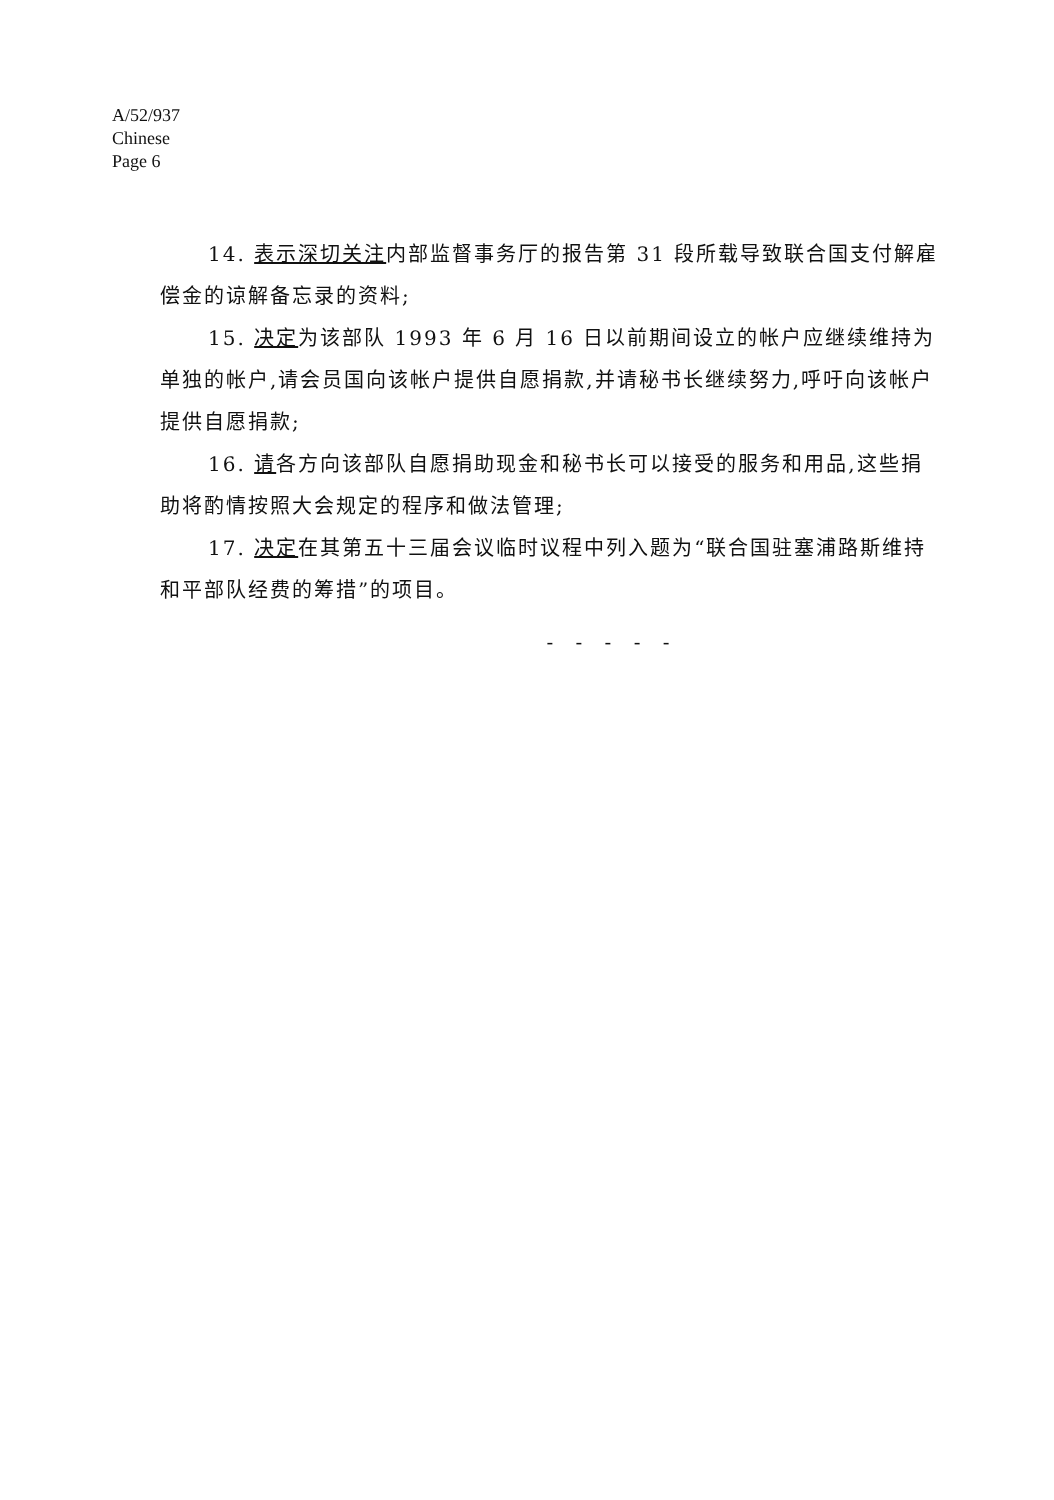A/52/937
Chinese
Page 6
14. 表示深切关注内部监督事务厅的报告第 31 段所载导致联合国支付解雇偿金的谅解备忘录的资料;
15. 决定为该部队 1993 年 6 月 16 日以前期间设立的帐户应继续维持为单独的帐户,请会员国向该帐户提供自愿捐款,并请秘书长继续努力,呼吁向该帐户提供自愿捐款;
16. 请各方向该部队自愿捐助现金和秘书长可以接受的服务和用品,这些捐助将酌情按照大会规定的程序和做法管理;
17. 决定在其第五十三届会议临时议程中列入题为“联合国驻塞浦路斯维持和平部队经费的筹措”的项目。
- - - - -